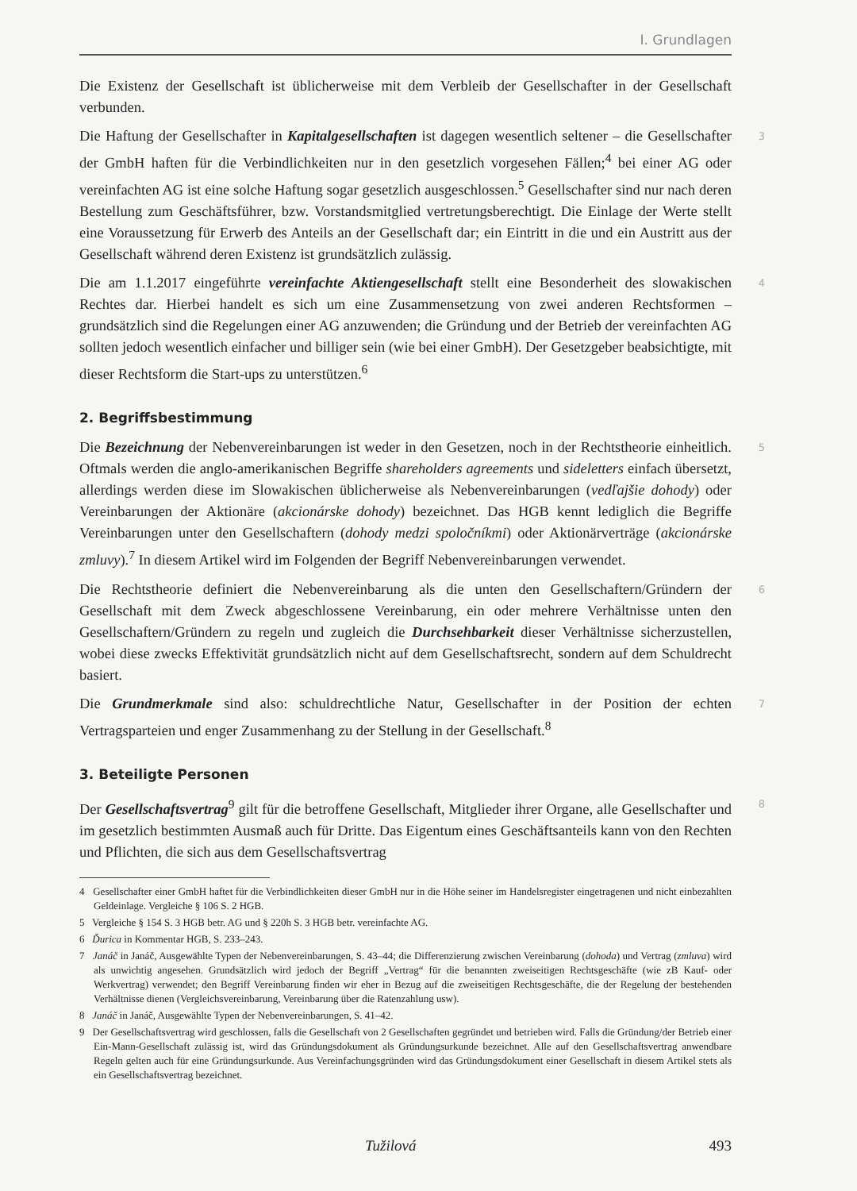I. Grundlagen
Die Existenz der Gesellschaft ist üblicherweise mit dem Verbleib der Gesellschafter in der Gesellschaft verbunden.
Die Haftung der Gesellschafter in Kapitalgesellschaften ist dagegen wesentlich seltener – die Gesellschafter der GmbH haften für die Verbindlichkeiten nur in den gesetzlich vorgesehen Fällen;<sup>4</sup> bei einer AG oder vereinfachten AG ist eine solche Haftung sogar gesetzlich ausgeschlossen.<sup>5</sup> Gesellschafter sind nur nach deren Bestellung zum Geschäftsführer, bzw. Vorstandsmitglied vertretungsberechtigt. Die Einlage der Werte stellt eine Voraussetzung für Erwerb des Anteils an der Gesellschaft dar; ein Eintritt in die und ein Austritt aus der Gesellschaft während deren Existenz ist grundsätzlich zulässig. 3
Die am 1.1.2017 eingeführte vereinfachte Aktiengesellschaft stellt eine Besonderheit des slowakischen Rechtes dar. Hierbei handelt es sich um eine Zusammensetzung von zwei anderen Rechtsformen – grundsätzlich sind die Regelungen einer AG anzuwenden; die Gründung und der Betrieb der vereinfachten AG sollten jedoch wesentlich einfacher und billiger sein (wie bei einer GmbH). Der Gesetzgeber beabsichtigte, mit dieser Rechtsform die Start-ups zu unterstützen.<sup>6</sup> 4
2. Begriffsbestimmung
Die Bezeichnung der Nebenvereinbarungen ist weder in den Gesetzen, noch in der Rechtstheorie einheitlich. Oftmals werden die anglo-amerikanischen Begriffe shareholders agreements und sideletters einfach übersetzt, allerdings werden diese im Slowakischen üblicherweise als Nebenvereinbarungen (vedľajšie dohody) oder Vereinbarungen der Aktionäre (akcionárske dohody) bezeichnet. Das HGB kennt lediglich die Begriffe Vereinbarungen unter den Gesellschaftern (dohody medzi spoločníkmi) oder Aktionärverträge (akcionárske zmluvy).<sup>7</sup> In diesem Artikel wird im Folgenden der Begriff Nebenvereinbarungen verwendet. 5
Die Rechtstheorie definiert die Nebenvereinbarung als die unten den Gesellschaftern/Gründern der Gesellschaft mit dem Zweck abgeschlossene Vereinbarung, ein oder mehrere Verhältnisse unten den Gesellschaftern/Gründern zu regeln und zugleich die Durchsehbarkeit dieser Verhältnisse sicherzustellen, wobei diese zwecks Effektivität grundsätzlich nicht auf dem Gesellschaftsrecht, sondern auf dem Schuldrecht basiert. 6
Die Grundmerkmale sind also: schuldrechtliche Natur, Gesellschafter in der Position der echten Vertragsparteien und enger Zusammenhang zu der Stellung in der Gesellschaft.<sup>8</sup> 7
3. Beteiligte Personen
Der Gesellschaftsvertrag<sup>9</sup> gilt für die betroffene Gesellschaft, Mitglieder ihrer Organe, alle Gesellschafter und im gesetzlich bestimmten Ausmaß auch für Dritte. Das Eigentum eines Geschäftsanteils kann von den Rechten und Pflichten, die sich aus dem Gesellschaftsvertrag 8
4 Gesellschafter einer GmbH haftet für die Verbindlichkeiten dieser GmbH nur in die Höhe seiner im Handelsregister eingetragenen und nicht einbezahlten Geldeinlage. Vergleiche § 106 S. 2 HGB.
5 Vergleiche § 154 S. 3 HGB betr. AG und § 220h S. 3 HGB betr. vereinfachte AG.
6 Ďurica in Kommentar HGB, S. 233–243.
7 Janáč in Janáč, Ausgewählte Typen der Nebenvereinbarungen, S. 43–44; die Differenzierung zwischen Vereinbarung (dohoda) und Vertrag (zmluva) wird als unwichtig angesehen. Grundsätzlich wird jedoch der Begriff „Vertrag“ für die benannten zweiseitigen Rechtsgeschäfte (wie zB Kauf- oder Werkvertrag) verwendet; den Begriff Vereinbarung finden wir eher in Bezug auf die zweiseitigen Rechtsgeschäfte, die der Regelung der bestehenden Verhältnisse dienen (Vergleichsvereinbarung, Vereinbarung über die Ratenzahlung usw).
8 Janáč in Janáč, Ausgewählte Typen der Nebenvereinbarungen, S. 41–42.
9 Der Gesellschaftsvertrag wird geschlossen, falls die Gesellschaft von 2 Gesellschaften gegründet und betrieben wird. Falls die Gründung/der Betrieb einer Ein-Mann-Gesellschaft zulässig ist, wird das Gründungsdokument als Gründungsurkunde bezeichnet. Alle auf den Gesellschaftsvertrag anwendbare Regeln gelten auch für eine Gründungsurkunde. Aus Vereinfachungsgründen wird das Gründungsdokument einer Gesellschaft in diesem Artikel stets als ein Gesellschaftsvertrag bezeichnet.
Tužilová 493